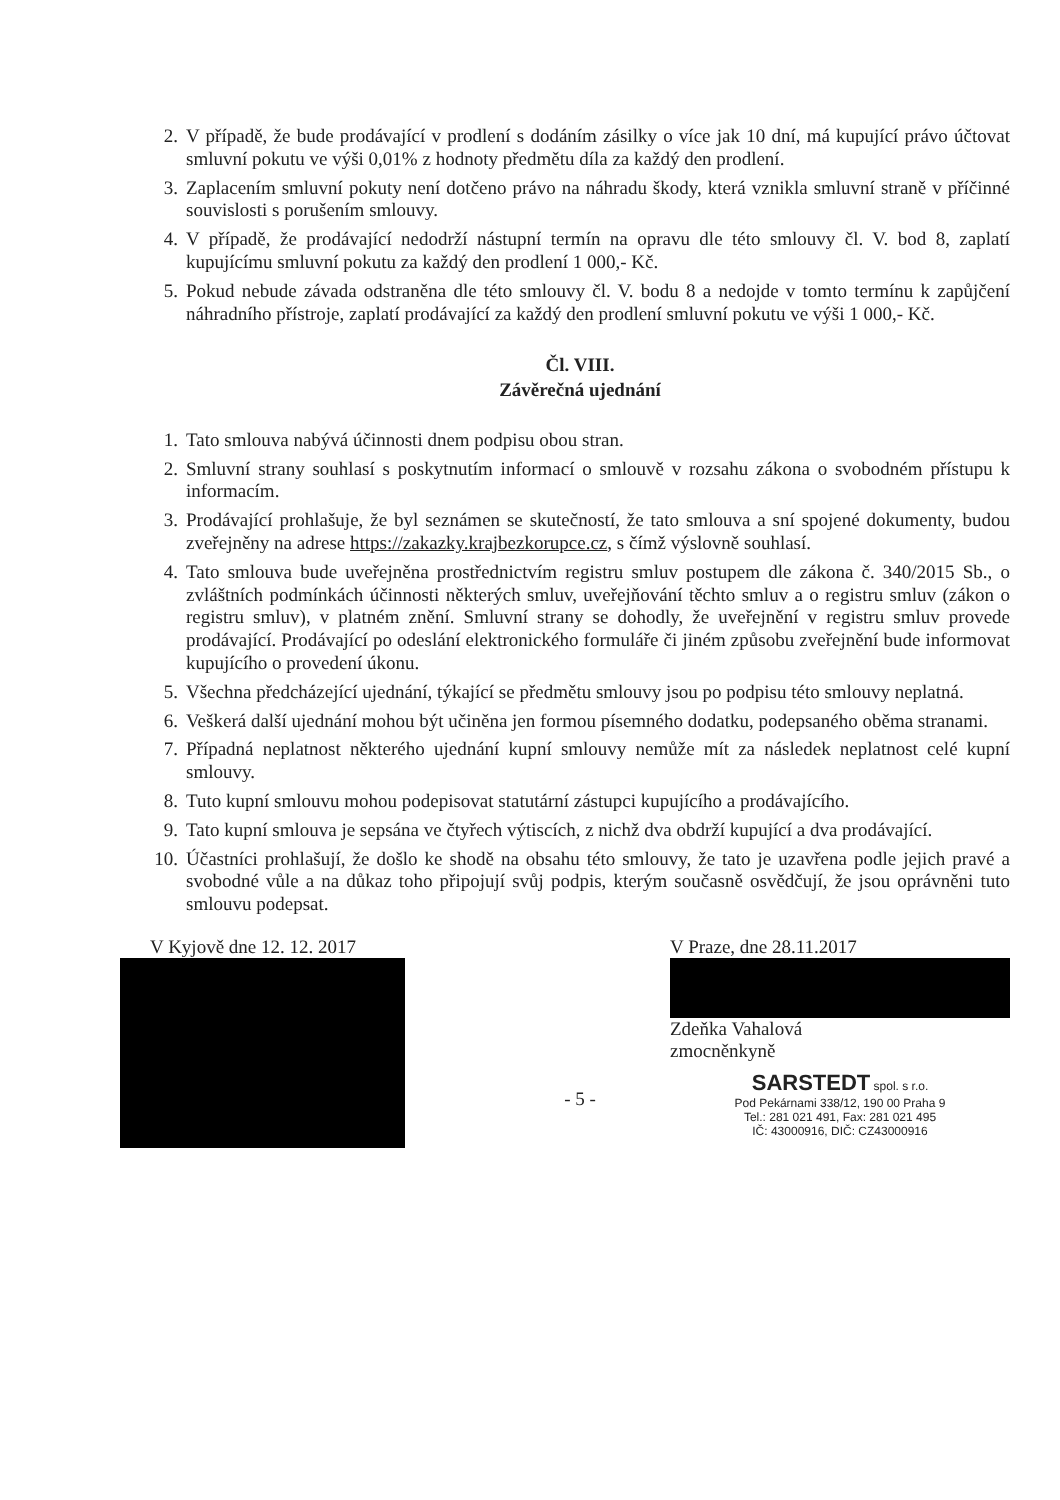2. V případě, že bude prodávající v prodlení s dodáním zásilky o více jak 10 dní, má kupující právo účtovat smluvní pokutu ve výši 0,01% z hodnoty předmětu díla za každý den prodlení.
3. Zaplacením smluvní pokuty není dotčeno právo na náhradu škody, která vznikla smluvní straně v příčinné souvislosti s porušením smlouvy.
4. V případě, že prodávající nedodrží nástupní termín na opravu dle této smlouvy čl. V. bod 8, zaplatí kupujícímu smluvní pokutu za každý den prodlení 1 000,- Kč.
5. Pokud nebude závada odstraněna dle této smlouvy čl. V. bodu 8 a nedojde v tomto termínu k zapůjčení náhradního přístroje, zaplatí prodávající za každý den prodlení smluvní pokutu ve výši 1 000,- Kč.
Čl. VIII.
Závěrečná ujednání
1. Tato smlouva nabývá účinnosti dnem podpisu obou stran.
2. Smluvní strany souhlasí s poskytnutím informací o smlouvě v rozsahu zákona o svobodném přístupu k informacím.
3. Prodávající prohlašuje, že byl seznámen se skutečností, že tato smlouva a sní spojené dokumenty, budou zveřejněny na adrese https://zakazky.krajbezkorupce.cz, s čímž výslovně souhlasí.
4. Tato smlouva bude uveřejněna prostřednictvím registru smluv postupem dle zákona č. 340/2015 Sb., o zvláštních podmínkách účinnosti některých smluv, uveřejňování těchto smluv a o registru smluv (zákon o registru smluv), v platném znění. Smluvní strany se dohodly, že uveřejnění v registru smluv provede prodávající. Prodávající po odeslání elektronického formuláře či jiném způsobu zveřejnění bude informovat kupujícího o provedení úkonu.
5. Všechna předcházející ujednání, týkající se předmětu smlouvy jsou po podpisu této smlouvy neplatná.
6. Veškerá další ujednání mohou být učiněna jen formou písemného dodatku, podepsaného oběma stranami.
7. Případná neplatnost některého ujednání kupní smlouvy nemůže mít za následek neplatnost celé kupní smlouvy.
8. Tuto kupní smlouvu mohou podepisovat statutární zástupci kupujícího a prodávajícího.
9. Tato kupní smlouva je sepsána ve čtyřech výtiscích, z nichž dva obdrží kupující a dva prodávající.
10. Účastníci prohlašují, že došlo ke shodě na obsahu této smlouvy, že tato je uzavřena podle jejich pravé a svobodné vůle a na důkaz toho připojují svůj podpis, kterým současně osvědčují, že jsou oprávněni tuto smlouvu podepsat.
V Kyjově dne 12. 12. 2017 V Praze, dne 28.11.2017
Zdeňka Vahalová
zmocněnkyně
SARSTEDT spol. s r.o.
Pod Pekárnami 338/12, 190 00 Praha 9
Tel.: 281 021 491, Fax: 281 021 495
IČ: 43000916, DIČ: CZ43000916
- 5 -